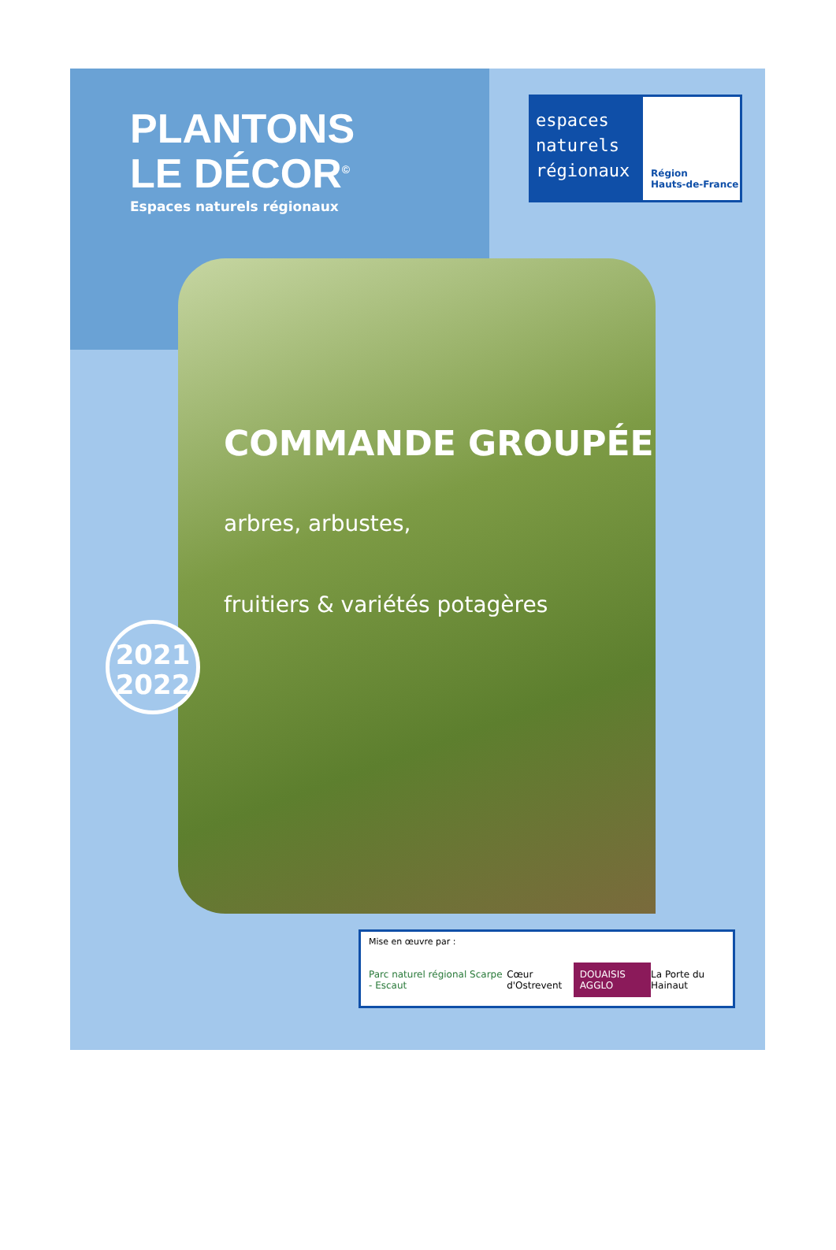PLANTONS
LE DÉCOR<sup>©</sup>
Espaces naturels régionaux
espaces naturels régionaux
Région
Hauts-de-France
COMMANDE GROUPÉE
arbres, arbustes,
fruitiers & variétés potagères
2021
2022
Mise en œuvre par :
Parc naturel régional Scarpe - Escaut Cœur d'Ostrevent DOUAISIS AGGLO La Porte du Hainaut